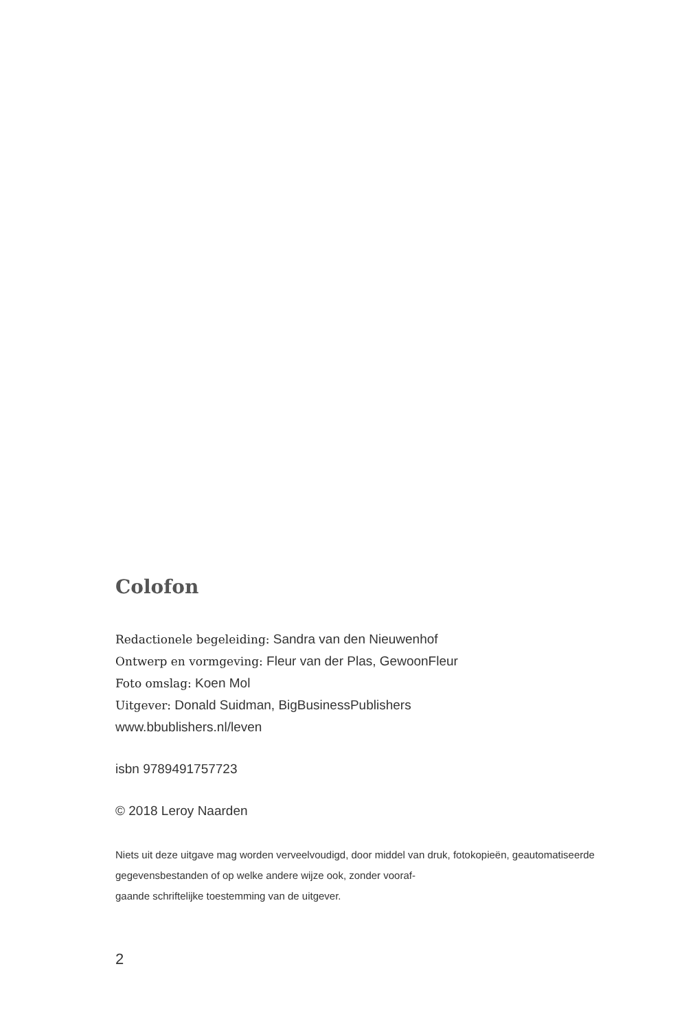Colofon
Redactionele begeleiding: Sandra van den Nieuwenhof
Ontwerp en vormgeving: Fleur van der Plas, GewoonFleur
Foto omslag: Koen Mol
Uitgever: Donald Suidman, BigBusinessPublishers
www.bbublishers.nl/leven
isbn 9789491757723
© 2018 Leroy Naarden
Niets uit deze uitgave mag worden verveelvoudigd, door middel van druk, fotokopieën, geautomatiseerde gegevensbestanden of op welke andere wijze ook, zonder vooraf-
gaande schriftelijke toestemming van de uitgever.
2